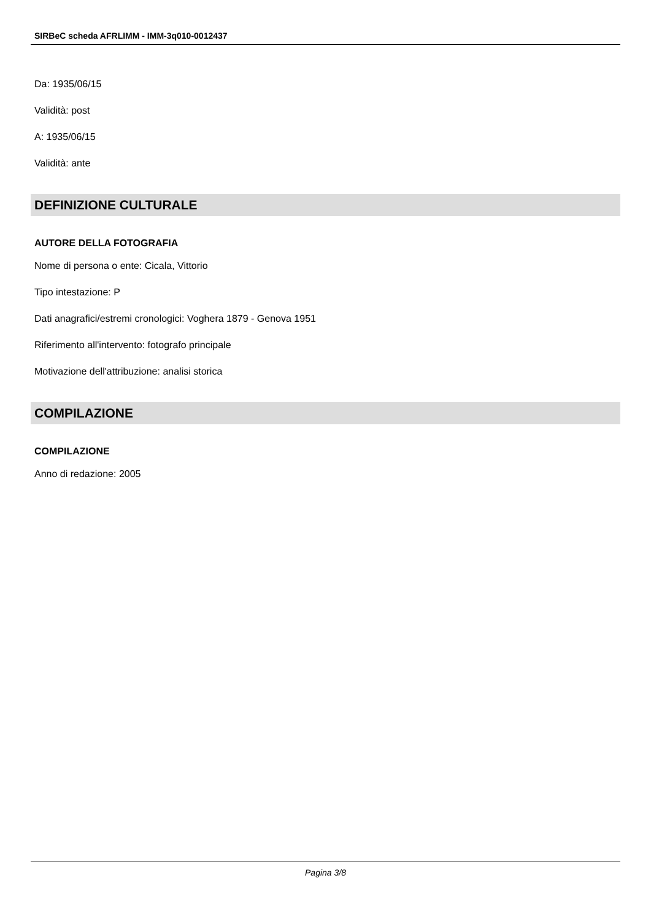SIRBeC scheda AFRLIMM - IMM-3q010-0012437
Da: 1935/06/15
Validità: post
A: 1935/06/15
Validità: ante
DEFINIZIONE CULTURALE
AUTORE DELLA FOTOGRAFIA
Nome di persona o ente: Cicala, Vittorio
Tipo intestazione: P
Dati anagrafici/estremi cronologici: Voghera 1879 - Genova 1951
Riferimento all'intervento: fotografo principale
Motivazione dell'attribuzione: analisi storica
COMPILAZIONE
COMPILAZIONE
Anno di redazione: 2005
Pagina 3/8